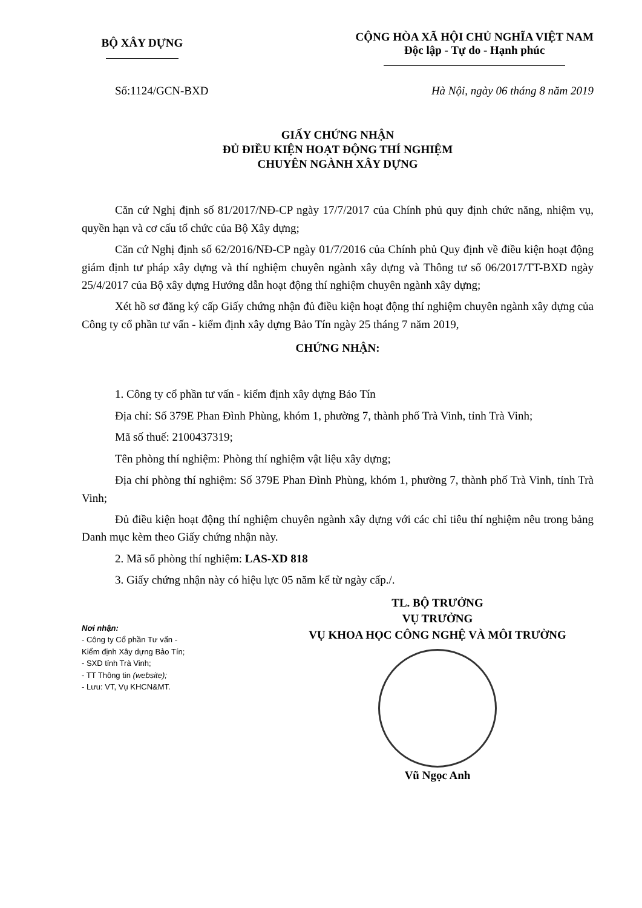BỘ XÂY DỰNG
CỘNG HÒA XÃ HỘI CHỦ NGHĨA VIỆT NAM
Độc lập - Tự do - Hạnh phúc
Số:1124/GCN-BXD Hà Nội, ngày 06 tháng 8 năm 2019
GIẤY CHỨNG NHẬN
ĐỦ ĐIỀU KIỆN HOẠT ĐỘNG THÍ NGHIỆM
CHUYÊN NGÀNH XÂY DỰNG
Căn cứ Nghị định số 81/2017/NĐ-CP ngày 17/7/2017 của Chính phủ quy định chức năng, nhiệm vụ, quyền hạn và cơ cấu tổ chức của Bộ Xây dựng;
Căn cứ Nghị định số 62/2016/NĐ-CP ngày 01/7/2016 của Chính phủ Quy định về điều kiện hoạt động giám định tư pháp xây dựng và thí nghiệm chuyên ngành xây dựng và Thông tư số 06/2017/TT-BXD ngày 25/4/2017 của Bộ xây dựng Hướng dẫn hoạt động thí nghiệm chuyên ngành xây dựng;
Xét hồ sơ đăng ký cấp Giấy chứng nhận đủ điều kiện hoạt động thí nghiệm chuyên ngành xây dựng của Công ty cổ phần tư vấn - kiểm định xây dựng Bảo Tín ngày 25 tháng 7 năm 2019,
CHỨNG NHẬN:
1. Công ty cổ phần tư vấn - kiểm định xây dựng Bảo Tín
Địa chỉ: Số 379E Phan Đình Phùng, khóm 1, phường 7, thành phố Trà Vinh, tỉnh Trà Vinh;
Mã số thuế: 2100437319;
Tên phòng thí nghiệm: Phòng thí nghiệm vật liệu xây dựng;
Địa chỉ phòng thí nghiệm: Số 379E Phan Đình Phùng, khóm 1, phường 7, thành phố Trà Vinh, tỉnh Trà Vinh;
Đủ điều kiện hoạt động thí nghiệm chuyên ngành xây dựng với các chỉ tiêu thí nghiệm nêu trong bảng Danh mục kèm theo Giấy chứng nhận này.
2. Mã số phòng thí nghiệm: LAS-XD 818
3. Giấy chứng nhận này có hiệu lực 05 năm kể từ ngày cấp./.
Nơi nhận:
- Công ty Cổ phần Tư vấn -
Kiểm định Xây dựng Bảo Tín;
- SXD tỉnh Trà Vinh;
- TT Thông tin (website);
- Lưu: VT, Vụ KHCN&MT.
TL. BỘ TRƯỞNG
VỤ TRƯỞNG
VỤ KHOA HỌC CÔNG NGHỆ VÀ MÔI TRƯỜNG
Vũ Ngọc Anh